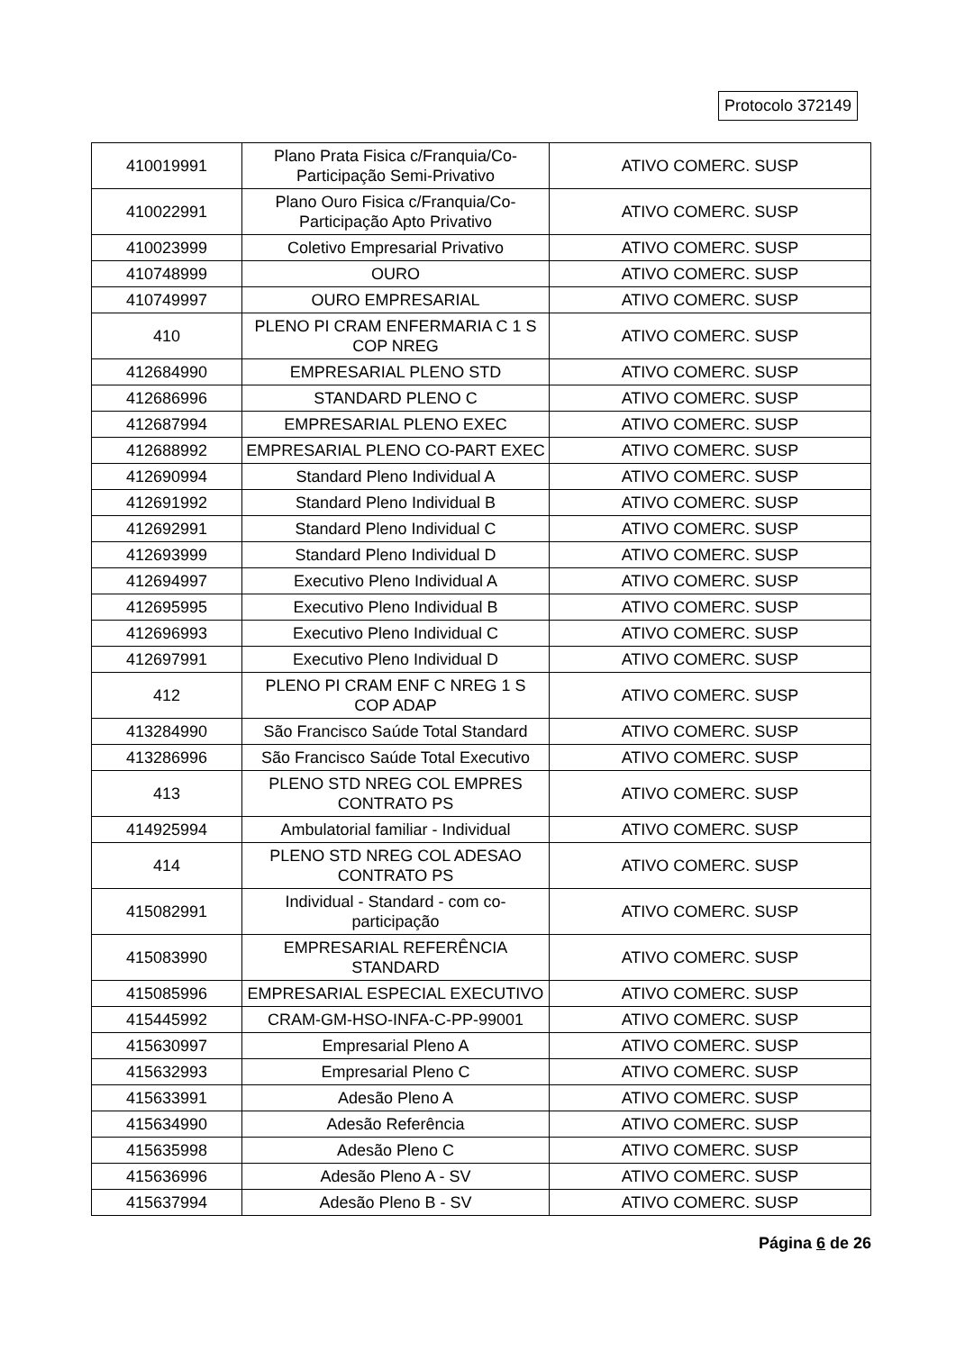Protocolo 372149
| 410019991 | Plano Prata Fisica c/Franquia/Co-Participação Semi-Privativo | ATIVO COMERC. SUSP |
| 410022991 | Plano Ouro Fisica c/Franquia/Co-Participação Apto Privativo | ATIVO COMERC. SUSP |
| 410023999 | Coletivo Empresarial Privativo | ATIVO COMERC. SUSP |
| 410748999 | OURO | ATIVO COMERC. SUSP |
| 410749997 | OURO EMPRESARIAL | ATIVO COMERC. SUSP |
| 410 | PLENO PI CRAM ENFERMARIA C 1 S COP NREG | ATIVO COMERC. SUSP |
| 412684990 | EMPRESARIAL PLENO STD | ATIVO COMERC. SUSP |
| 412686996 | STANDARD PLENO C | ATIVO COMERC. SUSP |
| 412687994 | EMPRESARIAL PLENO EXEC | ATIVO COMERC. SUSP |
| 412688992 | EMPRESARIAL PLENO CO-PART EXEC | ATIVO COMERC. SUSP |
| 412690994 | Standard Pleno Individual A | ATIVO COMERC. SUSP |
| 412691992 | Standard Pleno Individual B | ATIVO COMERC. SUSP |
| 412692991 | Standard Pleno Individual C | ATIVO COMERC. SUSP |
| 412693999 | Standard Pleno Individual D | ATIVO COMERC. SUSP |
| 412694997 | Executivo Pleno Individual A | ATIVO COMERC. SUSP |
| 412695995 | Executivo Pleno Individual B | ATIVO COMERC. SUSP |
| 412696993 | Executivo Pleno Individual C | ATIVO COMERC. SUSP |
| 412697991 | Executivo Pleno Individual D | ATIVO COMERC. SUSP |
| 412 | PLENO PI CRAM ENF C NREG 1 S COP ADAP | ATIVO COMERC. SUSP |
| 413284990 | São Francisco Saúde Total Standard | ATIVO COMERC. SUSP |
| 413286996 | São Francisco Saúde Total Executivo | ATIVO COMERC. SUSP |
| 413 | PLENO STD NREG COL EMPRES CONTRATO PS | ATIVO COMERC. SUSP |
| 414925994 | Ambulatorial familiar - Individual | ATIVO COMERC. SUSP |
| 414 | PLENO STD NREG COL ADESAO CONTRATO PS | ATIVO COMERC. SUSP |
| 415082991 | Individual - Standard - com co-participação | ATIVO COMERC. SUSP |
| 415083990 | EMPRESARIAL REFERÊNCIA STANDARD | ATIVO COMERC. SUSP |
| 415085996 | EMPRESARIAL ESPECIAL EXECUTIVO | ATIVO COMERC. SUSP |
| 415445992 | CRAM-GM-HSO-INFA-C-PP-99001 | ATIVO COMERC. SUSP |
| 415630997 | Empresarial Pleno A | ATIVO COMERC. SUSP |
| 415632993 | Empresarial Pleno C | ATIVO COMERC. SUSP |
| 415633991 | Adesão Pleno A | ATIVO COMERC. SUSP |
| 415634990 | Adesão Referência | ATIVO COMERC. SUSP |
| 415635998 | Adesão Pleno C | ATIVO COMERC. SUSP |
| 415636996 | Adesão Pleno A - SV | ATIVO COMERC. SUSP |
| 415637994 | Adesão Pleno B - SV | ATIVO COMERC. SUSP |
Página 6 de 26